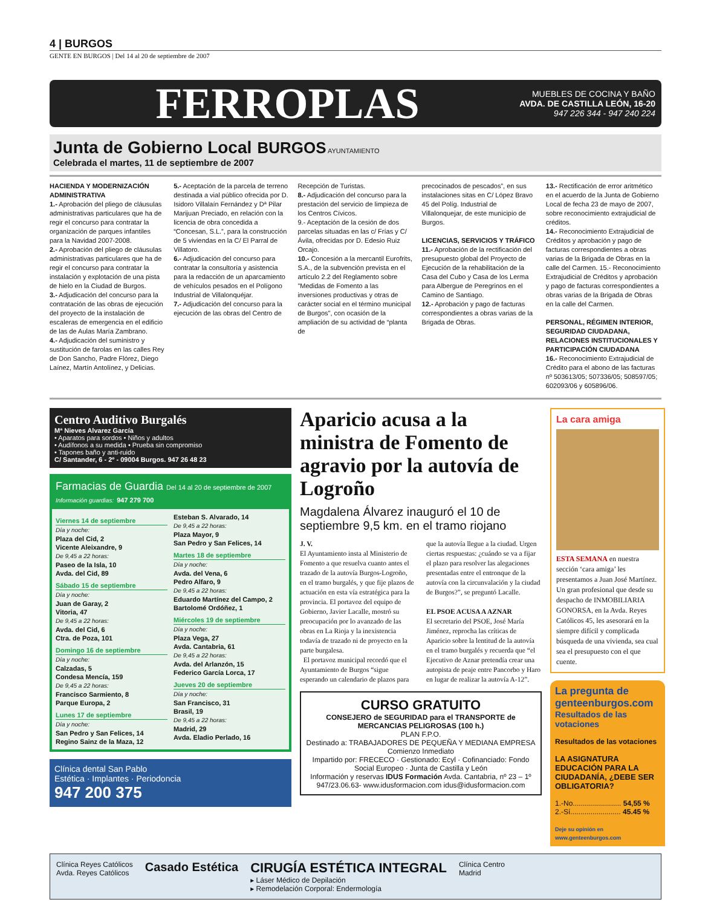4 | BURGOS
GENTE EN BURGOS | Del 14 al 20 de septiembre de 2007
FERROPLAS
MUEBLES DE COCINA Y BAÑO
AVDA. DE CASTILLA LEÓN, 16-20
947 226 344 - 947 240 224
Junta de Gobierno Local BURGOS AYUNTAMIENTO
Celebrada el martes, 11 de septiembre de 2007
HACIENDA Y MODERNIZACIÓN ADMINISTRATIVA
1.- Aprobación del pliego de cláusulas administrativas particulares que ha de regir el concurso para contratar la organización de parques infantiles para la Navidad 2007-2008.
2.- Aprobación del pliego de cláusulas administrativas particulares que ha de regir el concurso para contratar la instalación y explotación de una pista de hielo en la Ciudad de Burgos.
3.- Adjudicación del concurso para la contratación de las obras de ejecución del proyecto de la instalación de escaleras de emergencia en el edificio de las de Aulas María Zambrano.
4.- Adjudicación del suministro y sustitución de farolas en las calles Rey de Don Sancho, Padre Flórez, Diego Laínez, Martín Antolínez, y Delicias.
5.- Aceptación de la parcela de terreno destinada a vial público ofrecida por D. Isidoro Villalaín Fernández y Dª Pilar Marijuan Preciado, en relación con la licencia de obra concedida a “Concesan, S.L.”, para la construcción de 5 viviendas en la C/ El Parral de Villatoro.
6.- Adjudicación del concurso para contratar la consultoría y asistencia para la redacción de un aparcamiento de vehículos pesados en el Polígono Industrial de Villalonquéjar.
7.- Adjudicación del concurso para la ejecución de las obras del Centro de
Recepción de Turistas.
8.- Adjudicación del concurso para la prestación del servicio de limpieza de los Centros Cívicos.
9.- Aceptación de la cesión de dos parcelas situadas en las c/ Frías y C/ Ávila, ofrecidas por D. Edesio Ruiz Orcajo.
10.- Concesión a la mercantil Eurofrits, S.A., de la subvención prevista en el artículo 2.2 del Reglamento sobre "Medidas de Fomento a las inversiones productivas y otras de carácter social en el término municipal de Burgos", con ocasión de la ampliación de su actividad de “planta de
precocinados de pescados”, en sus instalaciones sitas en C/ López Bravo 45 del Políg. Industrial de Villalonquejar, de este municipio de Burgos.
LICENCIAS, SERVICIOS Y TRÁFICO
11.- Aprobación de la rectificación del presupuesto global del Proyecto de Ejecución de la rehabilitación de la Casa del Cubo y Casa de los Lerma para Albergue de Peregrinos en el Camino de Santiago.
12.- Aprobación y pago de facturas correspondientes a obras varias de la Brigada de Obras.
13.- Rectificación de error aritmético en el acuerdo de la Junta de Gobierno Local de fecha 23 de mayo de 2007, sobre reconocimiento extrajudicial de créditos.
14.- Reconocimiento Extrajudicial de Créditos y aprobación y pago de facturas correspondientes a obras varias de la Brigada de Obras en la calle del Carmen. 15.- Reconocimiento Extrajudicial de Créditos y aprobación y pago de facturas correspondientes a obras varias de la Brigada de Obras en la calle del Carmen.
PERSONAL, RÉGIMEN INTERIOR, SEGURIDAD CIUDADANA, RELACIONES INSTITUCIONALES Y PARTICIPACIÓN CIUDADANA
16.- Reconocimiento Extrajudicial de Crédito para el abono de las facturas nº 503613/05; 507336/05; 508597/05; 602093/06 y 605896/06.
Centro Auditivo Burgalés
Mª Nieves Alvarez García
• Aparatos para sordos • Niños y adultos
• Audífonos a su medida • Prueba sin compromiso
• Tapones baño y anti-ruido
C/ Santander, 6 - 2º - 09004 Burgos. 947 26 48 23
Farmacias de Guardia Del 14 al 20 de septiembre de 2007
Información guardias: 947 279 700
Viernes 14 de septiembre
Día y noche:
Plaza del Cid, 2
Vicente Aleixandre, 9
De 9,45 a 22 horas:
Paseo de la Isla, 10
Avda. del Cid, 89
Sábado 15 de septiembre
Día y noche:
Juan de Garay, 2
Vitoria, 47
De 9,45 a 22 horas:
Avda. del Cid, 6
Ctra. de Poza, 101
Domingo 16 de septiembre
Día y noche:
Calzadas, 5
Condesa Mencía, 159
De 9,45 a 22 horas:
Francisco Sarmiento, 8
Parque Europa, 2
Lunes 17 de septiembre
Día y noche:
San Pedro y San Felices, 14
Regino Sainz de la Maza, 12
Esteban S. Alvarado, 14
De 9,45 a 22 horas:
Plaza Mayor, 9
San Pedro y San Felices, 14
Martes 18 de septiembre
Día y noche:
Avda. del Vena, 6
Pedro Alfaro, 9
De 9,45 a 22 horas:
Eduardo Martínez del Campo, 2
Bartolomé Ordóñez, 1
Miércoles 19 de septiembre
Día y noche:
Plaza Vega, 27
Avda. Cantabria, 61
De 9,45 a 22 horas:
Avda. del Arlanzón, 15
Federico García Lorca, 17
Jueves 20 de septiembre
Día y noche:
San Francisco, 31
Brasil, 19
De 9,45 a 22 horas:
Madrid, 29
Avda. Eladio Perlado, 16
Clínica dental San Pablo
Estética · Implantes · Periodoncia
947 200 375
Aparicio acusa a la ministra de Fomento de agravio por la autovía de Logroño
Magdalena Álvarez inauguró el 10 de septiembre 9,5 km. en el tramo riojano
J. V.
El Ayuntamiento insta al Ministerio de Fomento a que resuelva cuanto antes el trazado de la autovía Burgos-Logroño, en el tramo burgalés, y que fije plazos de actuación en esta vía estratégica para la provincia. El portavoz del equipo de Gobierno, Javier Lacalle, mostró su preocupación por lo avanzado de las obras en La Rioja y la inexistencia todavía de trazado ni de proyecto en la parte burgalesa.
El portavoz municipal recordó que el Ayuntamiento de Burgos “sigue esperando un calendario de plazos para que la autovía llegue a la ciudad. Urgen ciertas respuestas: ¿cuándo se va a fijar el plazo para resolver las alegaciones presentadas entre el entronque de la autovía con la circunvalación y la ciudad de Burgos?”, se preguntó Lacalle.
EL PSOE ACUSA A AZNAR
El secretario del PSOE, José María Jiménez, reprocha las críticas de Aparicio sobre la lentitud de la autovía en el tramo burgalés y recuerda que “el Ejecutivo de Aznar pretendía crear una autopista de peaje entre Pancorbo y Haro en lugar de realizar la autovía A-12”.
CURSO GRATUITO
CONSEJERO de SEGURIDAD para el TRANSPORTE de MERCANCIAS PELIGROSAS (100 h.)
PLAN F.P.O.
Destinado a: TRABAJADORES DE PEQUEÑA Y MEDIANA EMPRESA
Comienzo Inmediato
Impartido por: FRECECO · Gestionado: Ecyl · Cofinanciado: Fondo Social Europeo · Junta de Castilla y León
Información y reservas IDUS Formación Avda. Cantabria, nº 23 – 1º
947/23.06.63- www.idusformacion.com idus@idusformacion.com
La cara amiga
ESTA SEMANA en nuestra sección ‘cara amiga’ les presentamos a Juan José Martínez. Un gran profesional que desde su despacho de INMOBILIARIA GONORSA, en la Avda. Reyes Católicos 45, les asesorará en la siempre difícil y complicada búsqueda de una vivienda, sea cual sea el presupuesto con el que cuente.
La pregunta de genteenburgos.com
Resultados de las votaciones
Resultados de las votaciones
LA ASIGNATURA EDUCACIÓN PARA LA CIUDADANÍA, ¿DEBE SER OBLIGATORIA?
1.-No........................ 54,55 %
2.-Sí......................... 45.45 %
Deje su opinión en www.genteenburgos.com
Clínica Reyes Católicos
Avda. Reyes Católicos
Casado Estética CIRUGÍA ESTÉTICA INTEGRAL
▸ Láser Médico de Depilación
▸ Remodelación Corporal: Endermología
Clínica Centro
Madrid